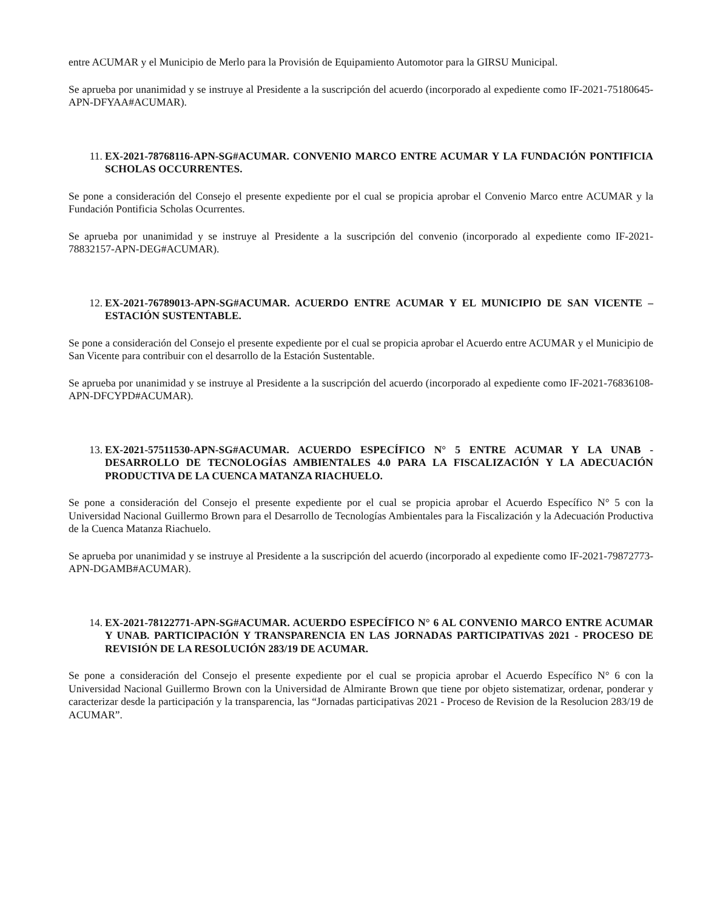entre ACUMAR y el Municipio de Merlo para la Provisión de Equipamiento Automotor para la GIRSU Municipal.
Se aprueba por unanimidad y se instruye al Presidente a la suscripción del acuerdo (incorporado al expediente como IF-2021-75180645-APN-DFYAA#ACUMAR).
11. EX-2021-78768116-APN-SG#ACUMAR. CONVENIO MARCO ENTRE ACUMAR Y LA FUNDACIÓN PONTIFICIA SCHOLAS OCCURRENTES.
Se pone a consideración del Consejo el presente expediente por el cual se propicia aprobar el Convenio Marco entre ACUMAR y la Fundación Pontificia Scholas Ocurrentes.
Se aprueba por unanimidad y se instruye al Presidente a la suscripción del convenio (incorporado al expediente como IF-2021-78832157-APN-DEG#ACUMAR).
12. EX-2021-76789013-APN-SG#ACUMAR. ACUERDO ENTRE ACUMAR Y EL MUNICIPIO DE SAN VICENTE – ESTACIÓN SUSTENTABLE.
Se pone a consideración del Consejo el presente expediente por el cual se propicia aprobar el Acuerdo entre ACUMAR y el Municipio de San Vicente para contribuir con el desarrollo de la Estación Sustentable.
Se aprueba por unanimidad y se instruye al Presidente a la suscripción del acuerdo (incorporado al expediente como IF-2021-76836108-APN-DFCYPD#ACUMAR).
13. EX-2021-57511530-APN-SG#ACUMAR. ACUERDO ESPECÍFICO N° 5 ENTRE ACUMAR Y LA UNAB - DESARROLLO DE TECNOLOGÍAS AMBIENTALES 4.0 PARA LA FISCALIZACIÓN Y LA ADECUACIÓN PRODUCTIVA DE LA CUENCA MATANZA RIACHUELO.
Se pone a consideración del Consejo el presente expediente por el cual se propicia aprobar el Acuerdo Específico N° 5 con la Universidad Nacional Guillermo Brown para el Desarrollo de Tecnologías Ambientales para la Fiscalización y la Adecuación Productiva de la Cuenca Matanza Riachuelo.
Se aprueba por unanimidad y se instruye al Presidente a la suscripción del acuerdo (incorporado al expediente como IF-2021-79872773-APN-DGAMB#ACUMAR).
14. EX-2021-78122771-APN-SG#ACUMAR. ACUERDO ESPECÍFICO N° 6 AL CONVENIO MARCO ENTRE ACUMAR Y UNAB. PARTICIPACIÓN Y TRANSPARENCIA EN LAS JORNADAS PARTICIPATIVAS 2021 - PROCESO DE REVISIÓN DE LA RESOLUCIÓN 283/19 DE ACUMAR.
Se pone a consideración del Consejo el presente expediente por el cual se propicia aprobar el Acuerdo Específico N° 6 con la Universidad Nacional Guillermo Brown con la Universidad de Almirante Brown que tiene por objeto sistematizar, ordenar, ponderar y caracterizar desde la participación y la transparencia, las “Jornadas participativas 2021 - Proceso de Revision de la Resolucion 283/19 de ACUMAR”.